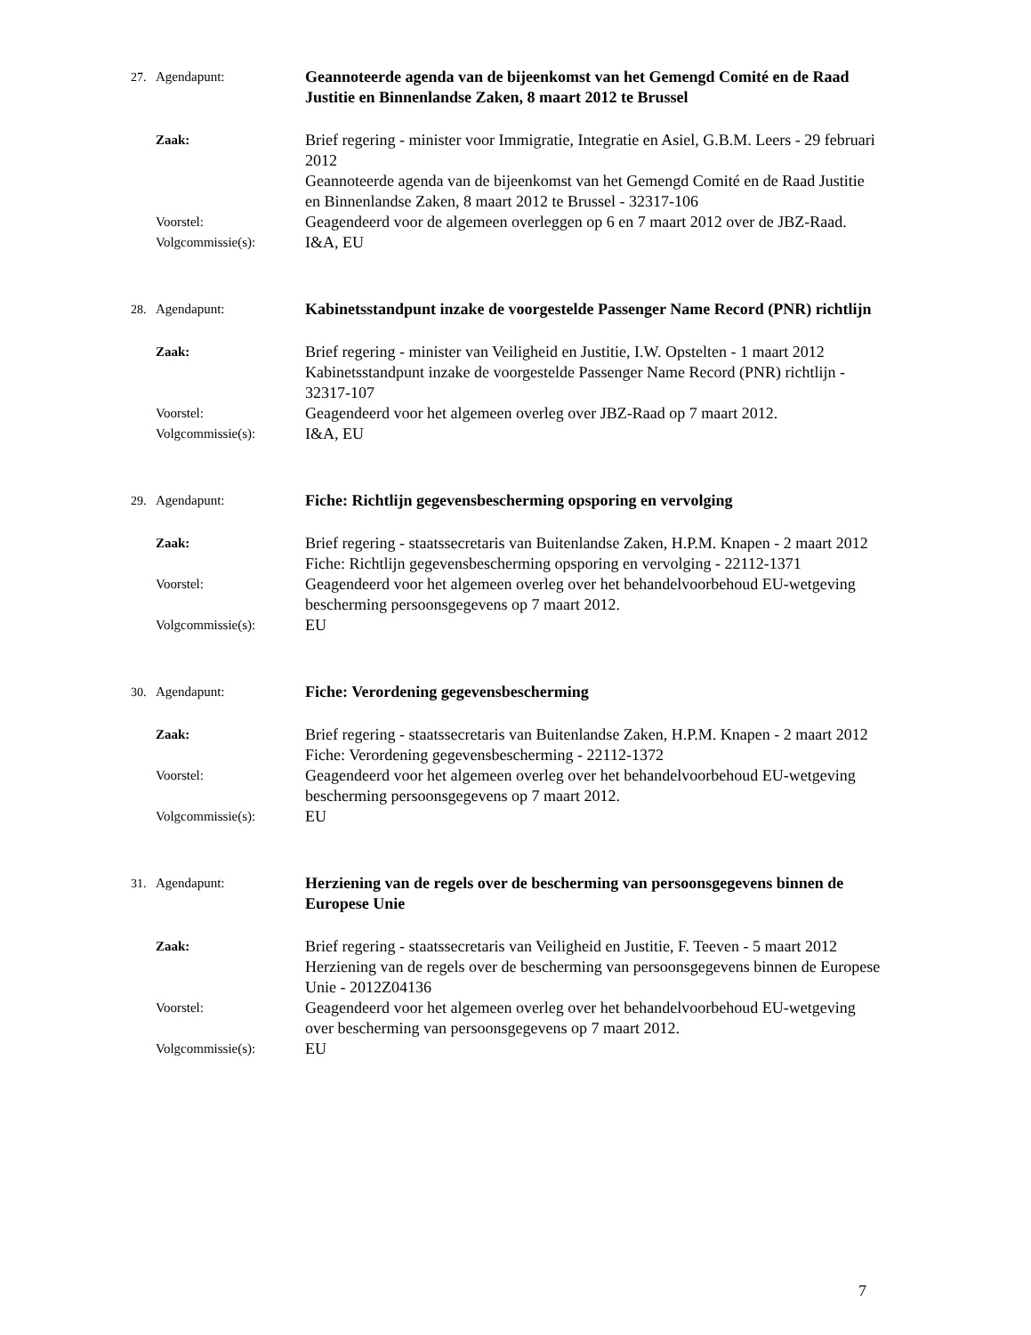27. Agendapunt: Geannoteerde agenda van de bijeenkomst van het Gemengd Comité en de Raad Justitie en Binnenlandse Zaken, 8 maart 2012 te Brussel
Zaak: Brief regering - minister voor Immigratie, Integratie en Asiel, G.B.M. Leers - 29 februari 2012
Geannoteerde agenda van de bijeenkomst van het Gemengd Comité en de Raad Justitie en Binnenlandse Zaken, 8 maart 2012 te Brussel - 32317-106
Voorstel: Geagendeerd voor de algemeen overleggen op 6 en 7 maart 2012 over de JBZ-Raad.
Volgcommissie(s): I&A, EU
28. Agendapunt: Kabinetsstandpunt inzake de voorgestelde Passenger Name Record (PNR) richtlijn
Zaak: Brief regering - minister van Veiligheid en Justitie, I.W. Opstelten - 1 maart 2012
Kabinetsstandpunt inzake de voorgestelde Passenger Name Record (PNR) richtlijn - 32317-107
Voorstel: Geagendeerd voor het algemeen overleg over JBZ-Raad op 7 maart 2012.
Volgcommissie(s): I&A, EU
29. Agendapunt: Fiche: Richtlijn gegevensbescherming opsporing en vervolging
Zaak: Brief regering - staatssecretaris van Buitenlandse Zaken, H.P.M. Knapen - 2 maart 2012
Fiche: Richtlijn gegevensbescherming opsporing en vervolging - 22112-1371
Voorstel: Geagendeerd voor het algemeen overleg over het behandelvoorbehoud EU-wetgeving bescherming persoonsgegevens op 7 maart 2012.
Volgcommissie(s): EU
30. Agendapunt: Fiche: Verordening gegevensbescherming
Zaak: Brief regering - staatssecretaris van Buitenlandse Zaken, H.P.M. Knapen - 2 maart 2012
Fiche: Verordening gegevensbescherming - 22112-1372
Voorstel: Geagendeerd voor het algemeen overleg over het behandelvoorbehoud EU-wetgeving bescherming persoonsgegevens op 7 maart 2012.
Volgcommissie(s): EU
31. Agendapunt: Herziening van de regels over de bescherming van persoonsgegevens binnen de Europese Unie
Zaak: Brief regering - staatssecretaris van Veiligheid en Justitie, F. Teeven - 5 maart 2012
Herziening van de regels over de bescherming van persoonsgegevens binnen de Europese Unie - 2012Z04136
Voorstel: Geagendeerd voor het algemeen overleg over het behandelvoorbehoud EU-wetgeving over bescherming van persoonsgegevens op 7 maart 2012.
Volgcommissie(s): EU
7